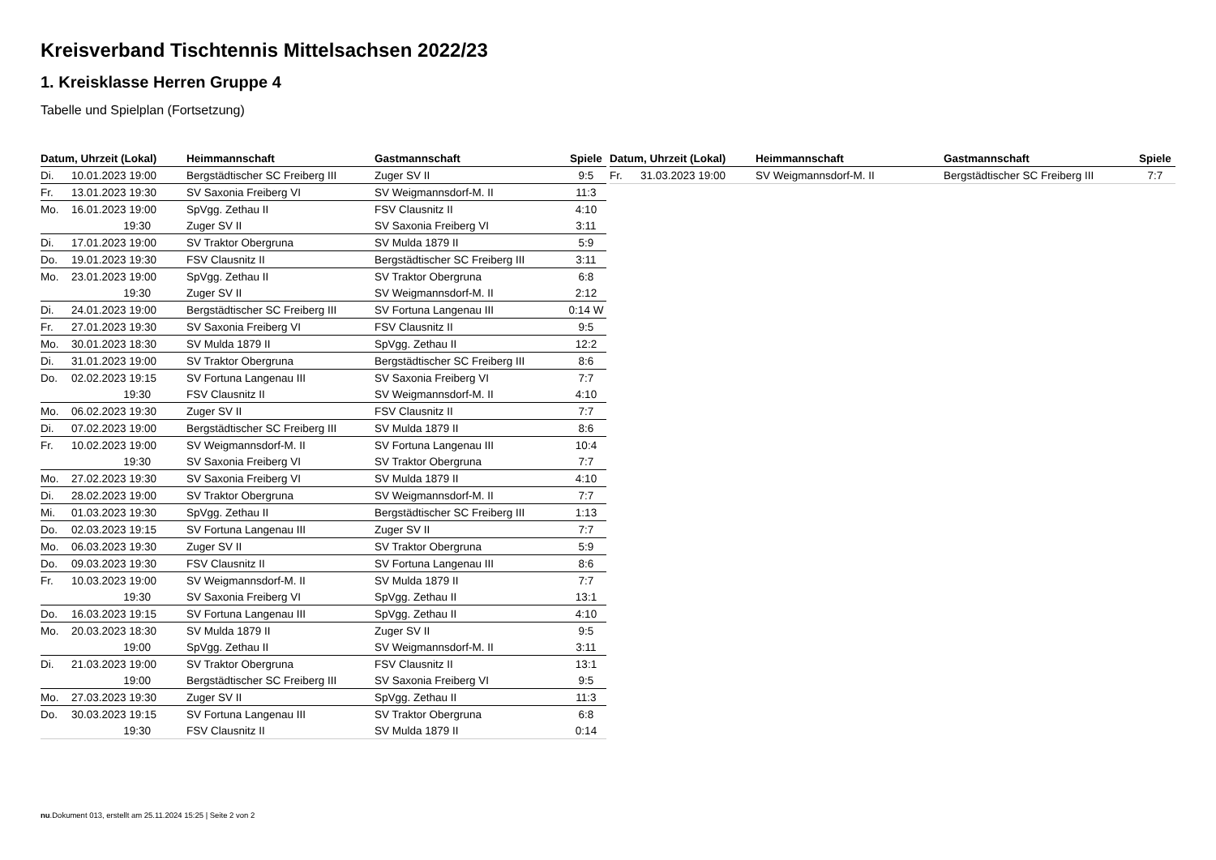Kreisverband Tischtennis Mittelsachsen 2022/23
1. Kreisklasse Herren Gruppe 4
Tabelle und Spielplan (Fortsetzung)
| Datum, Uhrzeit (Lokal) | | Heimmannschaft | Gastmannschaft | Spiele |
| --- | --- | --- | --- | --- |
| Di. | 10.01.2023 19:00 | Bergstädtischer SC Freiberg III | Zuger SV II | 9:5 |
| Fr. | 13.01.2023 19:30 | SV Saxonia Freiberg VI | SV Weigmannsdorf-M. II | 11:3 |
| Mo. | 16.01.2023 19:00 | SpVgg. Zethau II | FSV Clausnitz II | 4:10 |
| | 19:30 | Zuger SV II | SV Saxonia Freiberg VI | 3:11 |
| Di. | 17.01.2023 19:00 | SV Traktor Obergruna | SV Mulda 1879 II | 5:9 |
| Do. | 19.01.2023 19:30 | FSV Clausnitz II | Bergstädtischer SC Freiberg III | 3:11 |
| Mo. | 23.01.2023 19:00 | SpVgg. Zethau II | SV Traktor Obergruna | 6:8 |
| | 19:30 | Zuger SV II | SV Weigmannsdorf-M. II | 2:12 |
| Di. | 24.01.2023 19:00 | Bergstädtischer SC Freiberg III | SV Fortuna Langenau III | 0:14 W |
| Fr. | 27.01.2023 19:30 | SV Saxonia Freiberg VI | FSV Clausnitz II | 9:5 |
| Mo. | 30.01.2023 18:30 | SV Mulda 1879 II | SpVgg. Zethau II | 12:2 |
| Di. | 31.01.2023 19:00 | SV Traktor Obergruna | Bergstädtischer SC Freiberg III | 8:6 |
| Do. | 02.02.2023 19:15 | SV Fortuna Langenau III | SV Saxonia Freiberg VI | 7:7 |
| | 19:30 | FSV Clausnitz II | SV Weigmannsdorf-M. II | 4:10 |
| Mo. | 06.02.2023 19:30 | Zuger SV II | FSV Clausnitz II | 7:7 |
| Di. | 07.02.2023 19:00 | Bergstädtischer SC Freiberg III | SV Mulda 1879 II | 8:6 |
| Fr. | 10.02.2023 19:00 | SV Weigmannsdorf-M. II | SV Fortuna Langenau III | 10:4 |
| | 19:30 | SV Saxonia Freiberg VI | SV Traktor Obergruna | 7:7 |
| Mo. | 27.02.2023 19:30 | SV Saxonia Freiberg VI | SV Mulda 1879 II | 4:10 |
| Di. | 28.02.2023 19:00 | SV Traktor Obergruna | SV Weigmannsdorf-M. II | 7:7 |
| Mi. | 01.03.2023 19:30 | SpVgg. Zethau II | Bergstädtischer SC Freiberg III | 1:13 |
| Do. | 02.03.2023 19:15 | SV Fortuna Langenau III | Zuger SV II | 7:7 |
| Mo. | 06.03.2023 19:30 | Zuger SV II | SV Traktor Obergruna | 5:9 |
| Do. | 09.03.2023 19:30 | FSV Clausnitz II | SV Fortuna Langenau III | 8:6 |
| Fr. | 10.03.2023 19:00 | SV Weigmannsdorf-M. II | SV Mulda 1879 II | 7:7 |
| | 19:30 | SV Saxonia Freiberg VI | SpVgg. Zethau II | 13:1 |
| Do. | 16.03.2023 19:15 | SV Fortuna Langenau III | SpVgg. Zethau II | 4:10 |
| Mo. | 20.03.2023 18:30 | SV Mulda 1879 II | Zuger SV II | 9:5 |
| | 19:00 | SpVgg. Zethau II | SV Weigmannsdorf-M. II | 3:11 |
| Di. | 21.03.2023 19:00 | SV Traktor Obergruna | FSV Clausnitz II | 13:1 |
| | 19:00 | Bergstädtischer SC Freiberg III | SV Saxonia Freiberg VI | 9:5 |
| Mo. | 27.03.2023 19:30 | Zuger SV II | SpVgg. Zethau II | 11:3 |
| Do. | 30.03.2023 19:15 | SV Fortuna Langenau III | SV Traktor Obergruna | 6:8 |
| | 19:30 | FSV Clausnitz II | SV Mulda 1879 II | 0:14 |
| Datum, Uhrzeit (Lokal) | | Heimmannschaft | Gastmannschaft | Spiele |
| --- | --- | --- | --- | --- |
| Fr. | 31.03.2023 19:00 | SV Weigmannsdorf-M. II | Bergstädtischer SC Freiberg III | 7:7 |
nu.Dokument 013, erstellt am 25.11.2024 15:25 | Seite 2 von 2